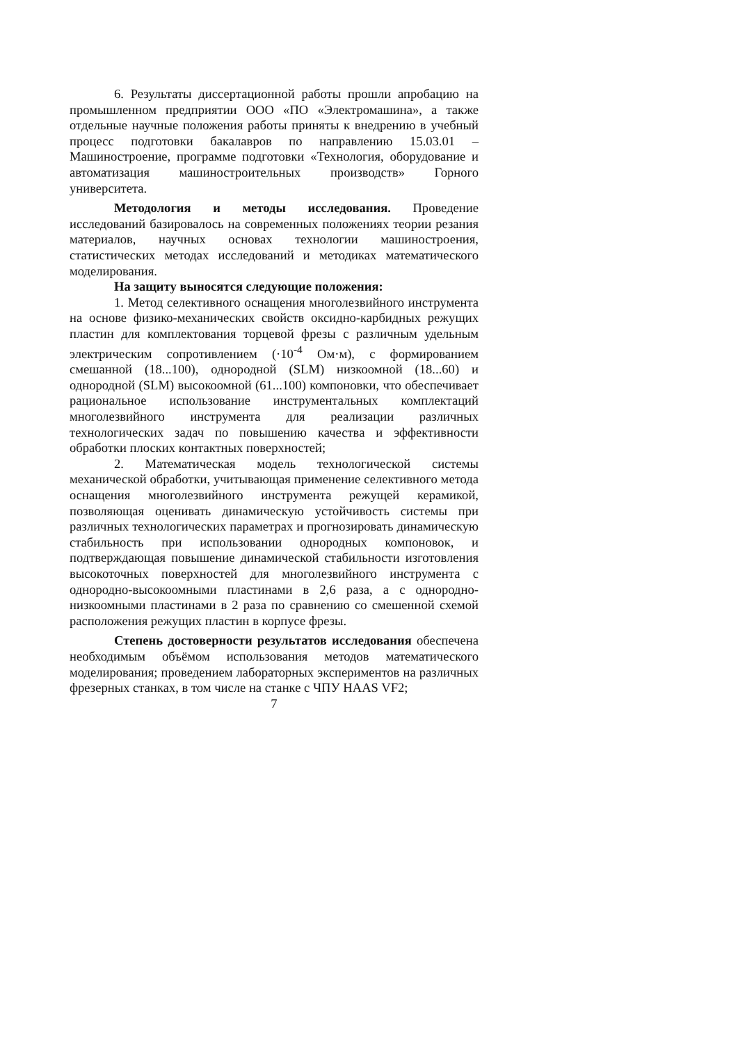6. Результаты диссертационной работы прошли апробацию на промышленном предприятии ООО «ПО «Электромашина», а также отдельные научные положения работы приняты к внедрению в учебный процесс подготовки бакалавров по направлению 15.03.01 – Машиностроение, программе подготовки «Технология, оборудование и автоматизация машиностроительных производств» Горного университета.
Методология и методы исследования. Проведение исследований базировалось на современных положениях теории резания материалов, научных основах технологии машиностроения, статистических методах исследований и методиках математического моделирования.
На защиту выносятся следующие положения:
1. Метод селективного оснащения многолезвийного инструмента на основе физико-механических свойств оксидно-карбидных режущих пластин для комплектования торцевой фрезы с различным удельным электрическим сопротивлением (·10<sup>-4</sup> Ом·м), с формированием смешанной (18...100), однородной (SLM) низкоомной (18...60) и однородной (SLM) высокоомной (61...100) компоновки, что обеспечивает рациональное использование инструментальных комплектаций многолезвийного инструмента для реализации различных технологических задач по повышению качества и эффективности обработки плоских контактных поверхностей;
2. Математическая модель технологической системы механической обработки, учитывающая применение селективного метода оснащения многолезвийного инструмента режущей керамикой, позволяющая оценивать динамическую устойчивость системы при различных технологических параметрах и прогнозировать динамическую стабильность при использовании однородных компоновок, и подтверждающая повышение динамической стабильности изготовления высокоточных поверхностей для многолезвийного инструмента с однородно-высокоомными пластинами в 2,6 раза, а с однородно-низкоомными пластинами в 2 раза по сравнению со смешенной схемой расположения режущих пластин в корпусе фрезы.
Степень достоверности результатов исследования обеспечена необходимым объёмом использования методов математического моделирования; проведением лабораторных экспериментов на различных фрезерных станках, в том числе на станке с ЧПУ HAAS VF2;
7